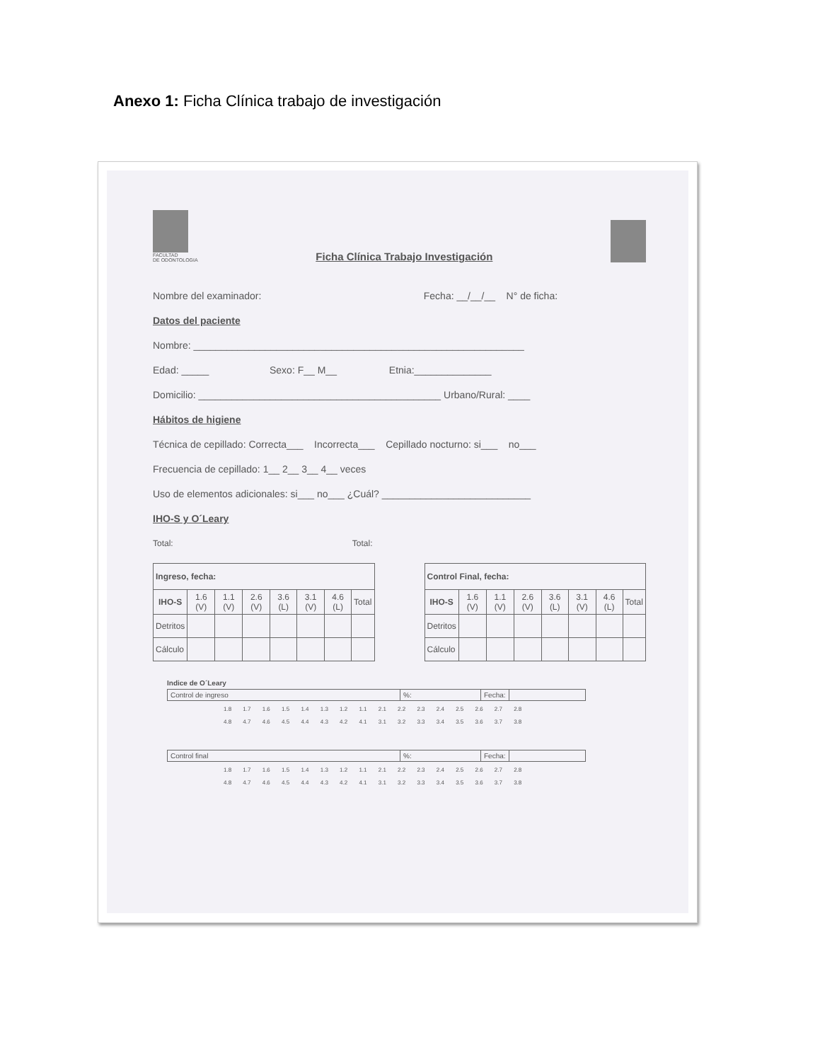Anexo 1: Ficha Clínica trabajo de investigación
FACULTAD
DE ODONTOLOGIA
Ficha Clínica Trabajo Investigación
Nombre del examinador: Fecha: __/__/__ N° de ficha:
Datos del paciente
Nombre: ____________________________________________________________
Edad: _____ Sexo: F__ M__ Etnia:______________
Domicilio: ____________________________________________ Urbano/Rural: ____
Hábitos de higiene
Técnica de cepillado: Correcta___ Incorrecta___ Cepillado nocturno: si___ no___
Frecuencia de cepillado: 1__ 2__ 3__ 4__ veces
Uso de elementos adicionales: si___ no___ ¿Cuál? ___________________________
IHO-S y O´Leary
Total: Total:
| Ingreso, fecha: | | | | | | | |
| --- | --- | --- | --- | --- | --- | --- | --- |
| IHO-S | 1.6 (V) | 1.1 (V) | 2.6 (V) | 3.6 (L) | 3.1 (V) | 4.6 (L) | Total |
| Detritos | | | | | | | |
| Cálculo | | | | | | | |
| Control Final, fecha: | | | | | | | |
| --- | --- | --- | --- | --- | --- | --- | --- |
| IHO-S | 1.6 (V) | 1.1 (V) | 2.6 (V) | 3.6 (L) | 3.1 (V) | 4.6 (L) | Total |
| Detritos | | | | | | | |
| Cálculo | | | | | | | |
Indice de O´Leary
Control de ingreso%: Fecha:
1.8 1.7 1.6 1.5 1.4 1.3 1.2 1.1 2.1 2.2 2.3 2.4 2.5 2.6 2.7 2.8
4.8 4.7 4.6 4.5 4.4 4.3 4.2 4.1 3.1 3.2 3.3 3.4 3.5 3.6 3.7 3.8
Control final%: Fecha:
1.8 1.7 1.6 1.5 1.4 1.3 1.2 1.1 2.1 2.2 2.3 2.4 2.5 2.6 2.7 2.8
4.8 4.7 4.6 4.5 4.4 4.3 4.2 4.1 3.1 3.2 3.3 3.4 3.5 3.6 3.7 3.8